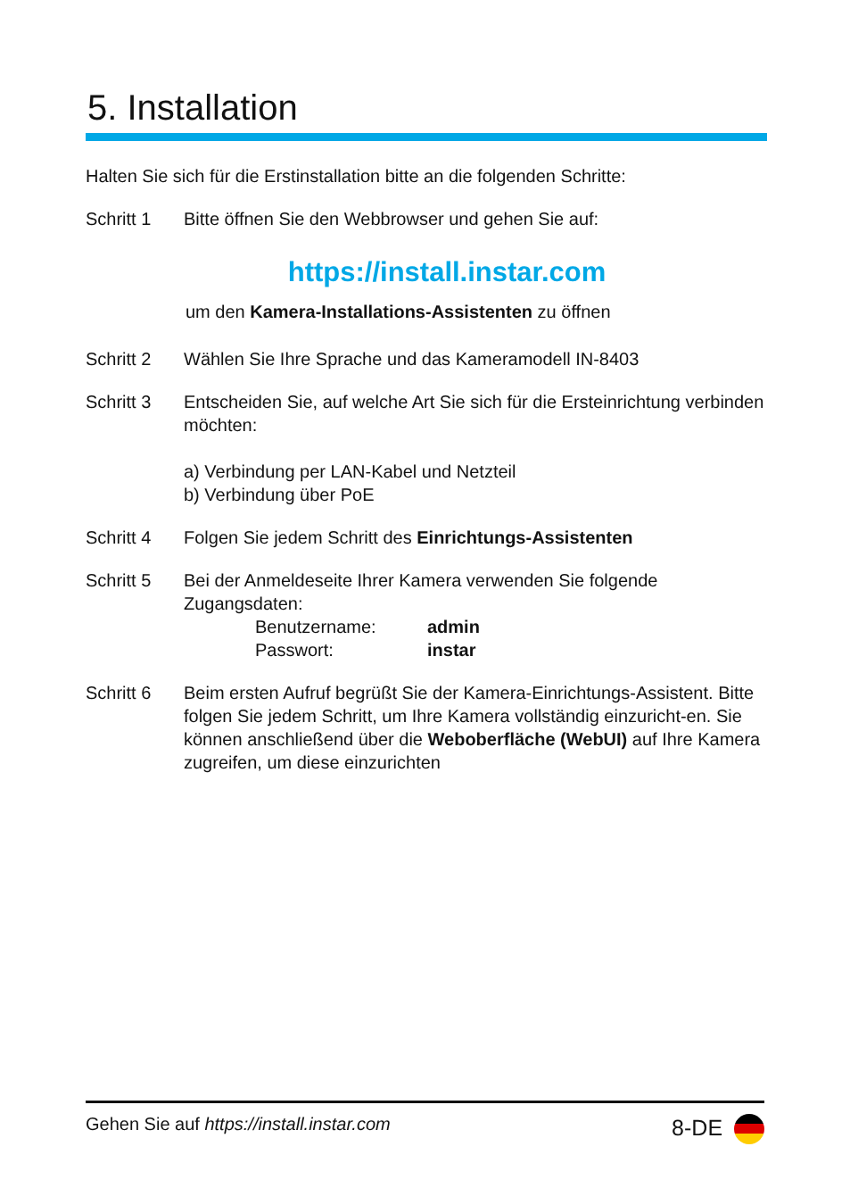5. Installation
Halten Sie sich für die Erstinstallation bitte an die folgenden Schritte:
Schritt 1 Bitte öffnen Sie den Webbrowser und gehen Sie auf:
https://install.instar.com
um den Kamera-Installations-Assistenten zu öffnen
Schritt 2 Wählen Sie Ihre Sprache und das Kameramodell IN-8403
Schritt 3 Entscheiden Sie, auf welche Art Sie sich für die Ersteinrichtung verbinden möchten:
a) Verbindung per LAN-Kabel und Netzteil
b) Verbindung über PoE
Schritt 4 Folgen Sie jedem Schritt des Einrichtungs-Assistenten
Schritt 5 Bei der Anmeldeseite Ihrer Kamera verwenden Sie folgende Zugangsdaten:
Benutzername: admin Passwort: instar
Schritt 6 Beim ersten Aufruf begrüßt Sie der Kamera-Einrichtungs-Assistent. Bitte folgen Sie jedem Schritt, um Ihre Kamera vollständig einzuricht-en. Sie können anschließend über die Weboberfläche (WebUI) auf Ihre Kamera zugreifen, um diese einzurichten
Gehen Sie auf https://install.instar.com 8-DE